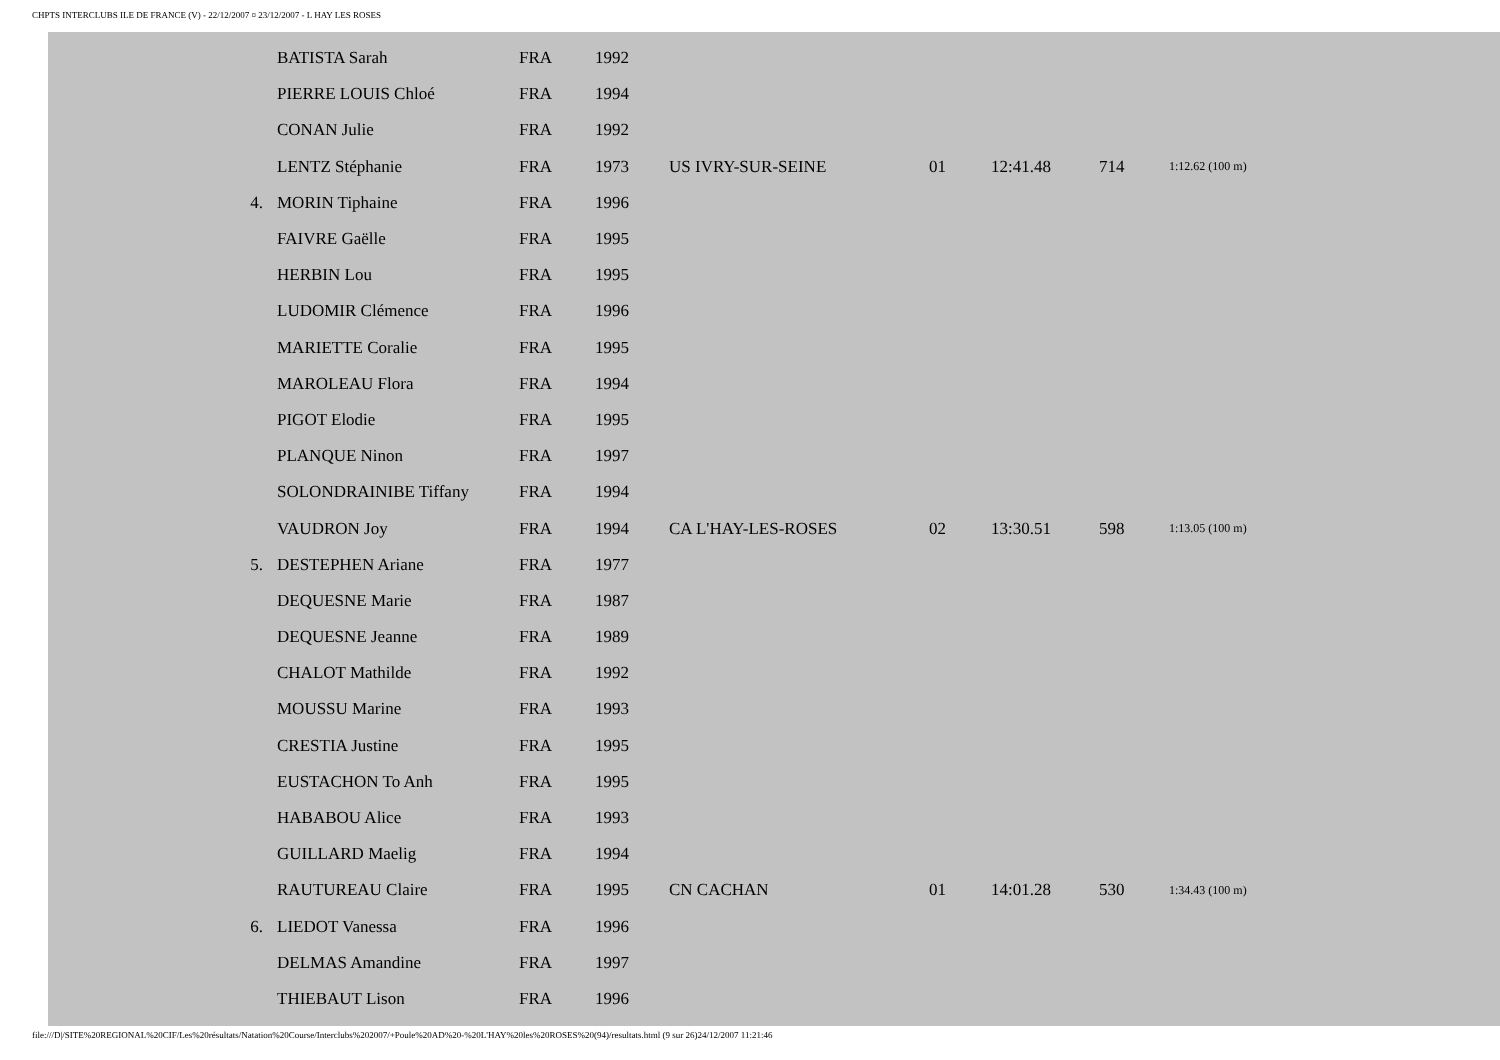CHPTS INTERCLUBS ILE DE FRANCE (V) - 22/12/2007 ¤ 23/12/2007 - L HAY LES ROSES
| | BATISTA Sarah | FRA | 1992 | | | | | |
| | PIERRE LOUIS Chloé | FRA | 1994 | | | | | |
| | CONAN Julie | FRA | 1992 | | | | | |
| | LENTZ Stéphanie | FRA | 1973 | US IVRY-SUR-SEINE | 01 | 12:41.48 | 714 | 1:12.62 (100 m) |
| 4. | MORIN Tiphaine | FRA | 1996 | | | | | |
| | FAIVRE Gaëlle | FRA | 1995 | | | | | |
| | HERBIN Lou | FRA | 1995 | | | | | |
| | LUDOMIR Clémence | FRA | 1996 | | | | | |
| | MARIETTE Coralie | FRA | 1995 | | | | | |
| | MAROLEAU Flora | FRA | 1994 | | | | | |
| | PIGOT Elodie | FRA | 1995 | | | | | |
| | PLANQUE Ninon | FRA | 1997 | | | | | |
| | SOLONDRAINIBE Tiffany | FRA | 1994 | | | | | |
| | VAUDRON Joy | FRA | 1994 | CA L'HAY-LES-ROSES | 02 | 13:30.51 | 598 | 1:13.05 (100 m) |
| 5. | DESTEPHEN Ariane | FRA | 1977 | | | | | |
| | DEQUESNE Marie | FRA | 1987 | | | | | |
| | DEQUESNE Jeanne | FRA | 1989 | | | | | |
| | CHALOT Mathilde | FRA | 1992 | | | | | |
| | MOUSSU Marine | FRA | 1993 | | | | | |
| | CRESTIA Justine | FRA | 1995 | | | | | |
| | EUSTACHON To Anh | FRA | 1995 | | | | | |
| | HABABOU Alice | FRA | 1993 | | | | | |
| | GUILLARD Maelig | FRA | 1994 | | | | | |
| | RAUTUREAU Claire | FRA | 1995 | CN CACHAN | 01 | 14:01.28 | 530 | 1:34.43 (100 m) |
| 6. | LIEDOT Vanessa | FRA | 1996 | | | | | |
| | DELMAS Amandine | FRA | 1997 | | | | | |
| | THIEBAUT Lison | FRA | 1996 | | | | | |
file:///D|/SITE%20REGIONAL%20CIF/Les%20résultats/Natation%20Course/Interclubs%202007/+Poule%20AD%20-%20L'HAY%20les%20ROSES%20(94)/resultats.html (9 sur 26)24/12/2007 11:21:46